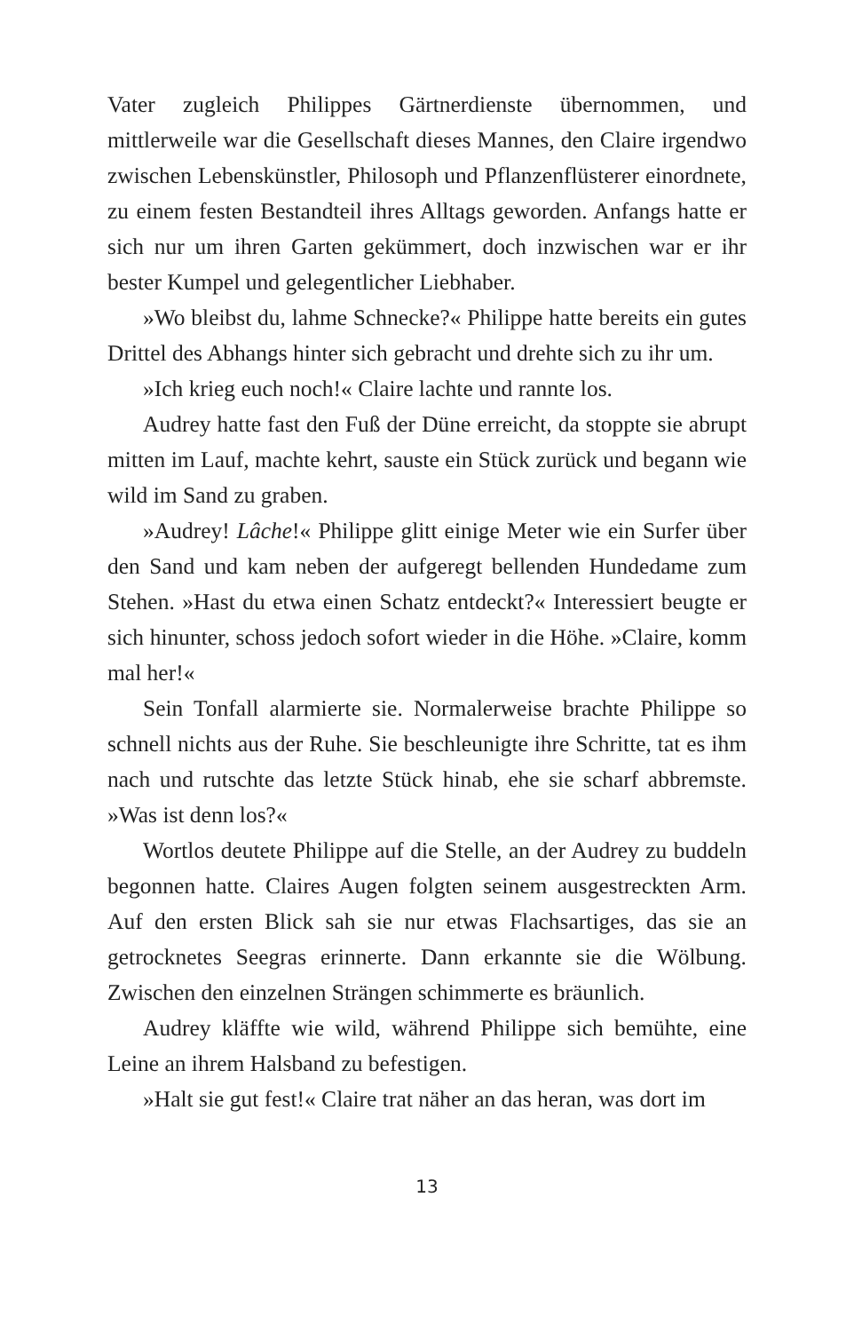Vater zugleich Philippes Gärtnerdienste übernommen, und mittlerweile war die Gesellschaft dieses Mannes, den Claire irgendwo zwischen Lebenskünstler, Philosoph und Pflanzenflüsterer einordnete, zu einem festen Bestandteil ihres Alltags geworden. Anfangs hatte er sich nur um ihren Garten gekümmert, doch inzwischen war er ihr bester Kumpel und gelegentlicher Liebhaber.
»Wo bleibst du, lahme Schnecke?« Philippe hatte bereits ein gutes Drittel des Abhangs hinter sich gebracht und drehte sich zu ihr um.
»Ich krieg euch noch!« Claire lachte und rannte los.
Audrey hatte fast den Fuß der Düne erreicht, da stoppte sie abrupt mitten im Lauf, machte kehrt, sauste ein Stück zurück und begann wie wild im Sand zu graben.
»Audrey! Lâche!« Philippe glitt einige Meter wie ein Surfer über den Sand und kam neben der aufgeregt bellenden Hundedame zum Stehen. »Hast du etwa einen Schatz entdeckt?« Interessiert beugte er sich hinunter, schoss jedoch sofort wieder in die Höhe. »Claire, komm mal her!«
Sein Tonfall alarmierte sie. Normalerweise brachte Philippe so schnell nichts aus der Ruhe. Sie beschleunigte ihre Schritte, tat es ihm nach und rutschte das letzte Stück hinab, ehe sie scharf abbremste. »Was ist denn los?«
Wortlos deutete Philippe auf die Stelle, an der Audrey zu buddeln begonnen hatte. Claires Augen folgten seinem ausgestreckten Arm. Auf den ersten Blick sah sie nur etwas Flachsartiges, das sie an getrocknetes Seegras erinnerte. Dann erkannte sie die Wölbung. Zwischen den einzelnen Strängen schimmerte es bräunlich.
Audrey kläffte wie wild, während Philippe sich bemühte, eine Leine an ihrem Halsband zu befestigen.
»Halt sie gut fest!« Claire trat näher an das heran, was dort im
13